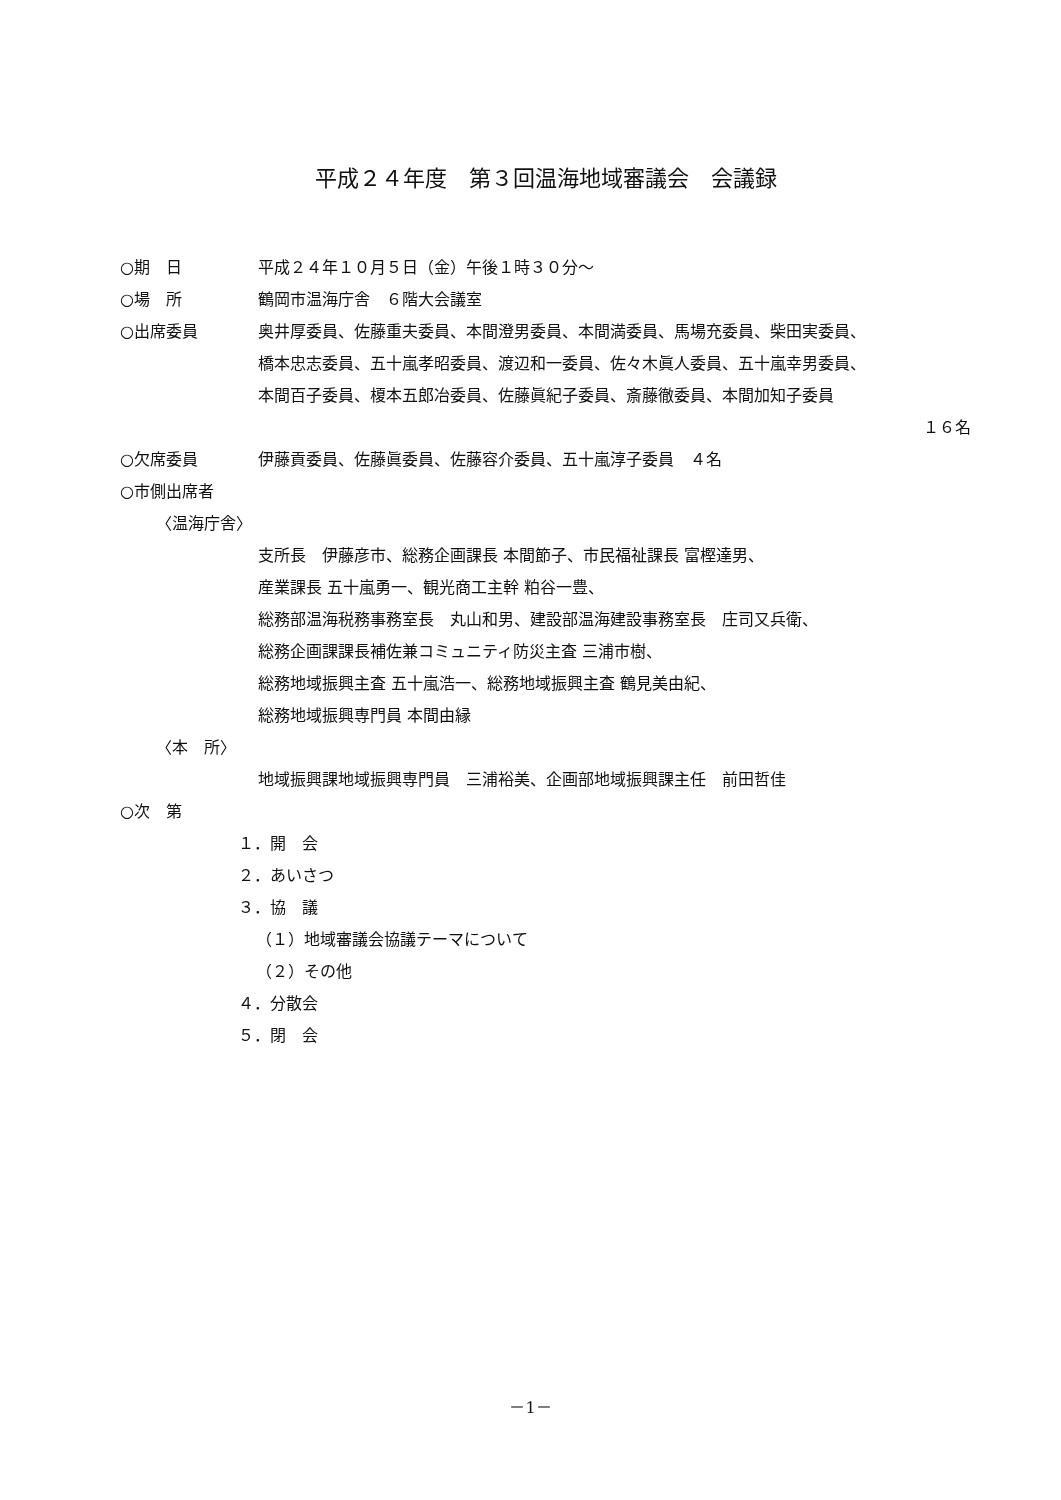平成２４年度　第３回温海地域審議会　会議録
○期　日 平成２４年１０月５日（金）午後１時３０分～
○場　所 鶴岡市温海庁舎　６階大会議室
○出席委員 奥井厚委員、佐藤重夫委員、本間澄男委員、本間満委員、馬場充委員、柴田実委員、
橋本忠志委員、五十嵐孝昭委員、渡辺和一委員、佐々木眞人委員、五十嵐幸男委員、
本間百子委員、榎本五郎冶委員、佐藤眞紀子委員、斎藤徹委員、本間加知子委員
１６名
○欠席委員 伊藤貢委員、佐藤眞委員、佐藤容介委員、五十嵐淳子委員　４名
○市側出席者
〈温海庁舎〉
支所長　伊藤彦市、総務企画課長 本間節子、市民福祉課長 富樫達男、
産業課長 五十嵐勇一、観光商工主幹 粕谷一豊、
総務部温海税務事務室長　丸山和男、建設部温海建設事務室長　庄司又兵衛、
総務企画課課長補佐兼コミュニティ防災主査 三浦市樹、
総務地域振興主査 五十嵐浩一、総務地域振興主査 鶴見美由紀、
総務地域振興専門員 本間由縁
〈本　所〉
地域振興課地域振興専門員　三浦裕美、企画部地域振興課主任　前田哲佳
○次　第
１．開　会
２．あいさつ
３．協　議
（１）地域審議会協議テーマについて
（２）その他
４．分散会
５．閉　会
－1－